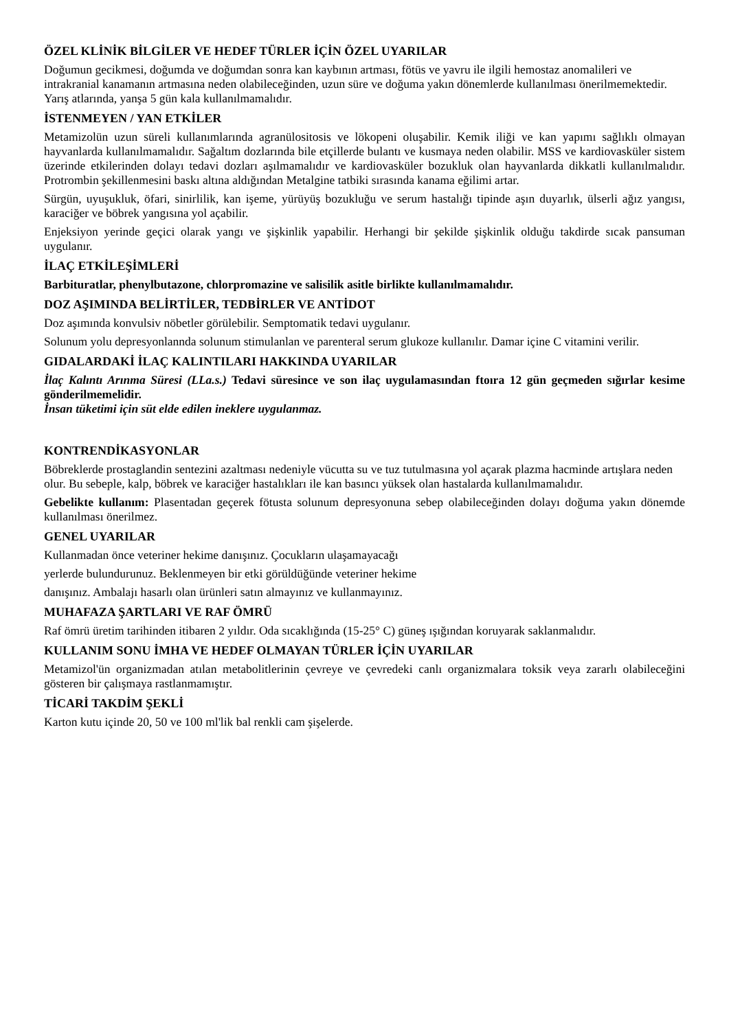ÖZEL KLİNİK BİLGİLER VE HEDEF TÜRLER İÇİN ÖZEL UYARILAR
Doğumun gecikmesi, doğumda ve doğumdan sonra kan kaybının artması, fötüs ve yavru ile ilgili hemostaz anomalileri ve intrakranial kanamanın artmasına neden olabileceğinden, uzun süre ve doğuma yakın dönemlerde kullanılması önerilmemektedir.
Yarış atlarında, yanşa 5 gün kala kullanılmamalıdır.
İSTENMEYEN / YAN ETKİLER
Metamizolün uzun süreli kullanımlarında agranülositosis ve lökopeni oluşabilir. Kemik iliği ve kan yapımı sağlıklı olmayan hayvanlarda kullanılmamalıdır. Sağaltım dozlarında bile etçillerde bulantı ve kusmaya neden olabilir. MSS ve kardiovasküler sistem üzerinde etkilerinden dolayı tedavi dozları aşılmamalıdır ve kardiovasküler bozukluk olan hayvanlarda dikkatli kullanılmalıdır. Protrombin şekillenmesini baskı altına aldığından Metalgine tatbiki sırasında kanama eğilimi artar.
Sürgün, uyuşukluk, öfari, sinirlilik, kan işeme, yürüyüş bozukluğu ve serum hastalığı tipinde aşın duyarlık, ülserli ağız yangısı, karaciğer ve böbrek yangısına yol açabilir.
Enjeksiyon yerinde geçici olarak yangı ve şişkinlik yapabilir. Herhangi bir şekilde şişkinlik olduğu takdirde sıcak pansuman uygulanır.
İLAÇ ETKİLEŞİMLERİ
Barbituratlar, phenylbutazone, chlorpromazine ve salisilik asitle birlikte kullanılmamalıdır.
DOZ AŞIMINDA BELİRTİLER, TEDBİRLER VE ANTİDOT
Doz aşımında konvulsiv nöbetler görülebilir. Semptomatik tedavi uygulanır.
Solunum yolu depresyonlannda solunum stimulanlan ve parenteral serum glukoze kullanılır. Damar içine C vitamini verilir.
GIDALARDAKİ İLAÇ KALINTILARI HAKKINDA UYARILAR
İlaç Kalıntı Arınma Süresi (LLa.s.) Tedavi süresince ve son ilaç uygulamasından ftoıra 12 gün geçmeden sığırlar kesime gönderilmemelidir.
İnsan tüketimi için süt elde edilen ineklere uygulanmaz.
KONTRENDİKASYONLAR
Böbreklerde prostaglandin sentezini azaltması nedeniyle vücutta su ve tuz tutulmasına yol açarak plazma hacminde artışlara neden olur. Bu sebeple, kalp, böbrek ve karaciğer hastalıkları ile kan basıncı yüksek olan hastalarda kullanılmamalıdır.
Gebelikte kullanım: Plasentadan geçerek fötusta solunum depresyonuna sebep olabileceğinden dolayı doğuma yakın dönemde kullanılması önerilmez.
GENEL UYARILAR
Kullanmadan önce veteriner hekime danışınız. Çocukların ulaşamayacağı
yerlerde bulundurunuz. Beklenmeyen bir etki görüldüğünde veteriner hekime
danışınız. Ambalajı hasarlı olan ürünleri satın almayınız ve kullanmayınız.
MUHAFAZA ŞARTLARI VE RAF ÖMRÜ
Raf ömrü üretim tarihinden itibaren 2 yıldır. Oda sıcaklığında (15-25° C) güneş ışığından koruyarak saklanmalıdır.
KULLANIM SONU İMHA VE HEDEF OLMAYAN TÜRLER İÇİN UYARILAR
Metamizol'ün organizmadan atılan metabolitlerinin çevreye ve çevredeki canlı organizmalara toksik veya zararlı olabileceğini gösteren bir çalışmaya rastlanmamıştır.
TİCARİ TAKDİM ŞEKLİ
Karton kutu içinde 20, 50 ve 100 ml'lik bal renkli cam şişelerde.